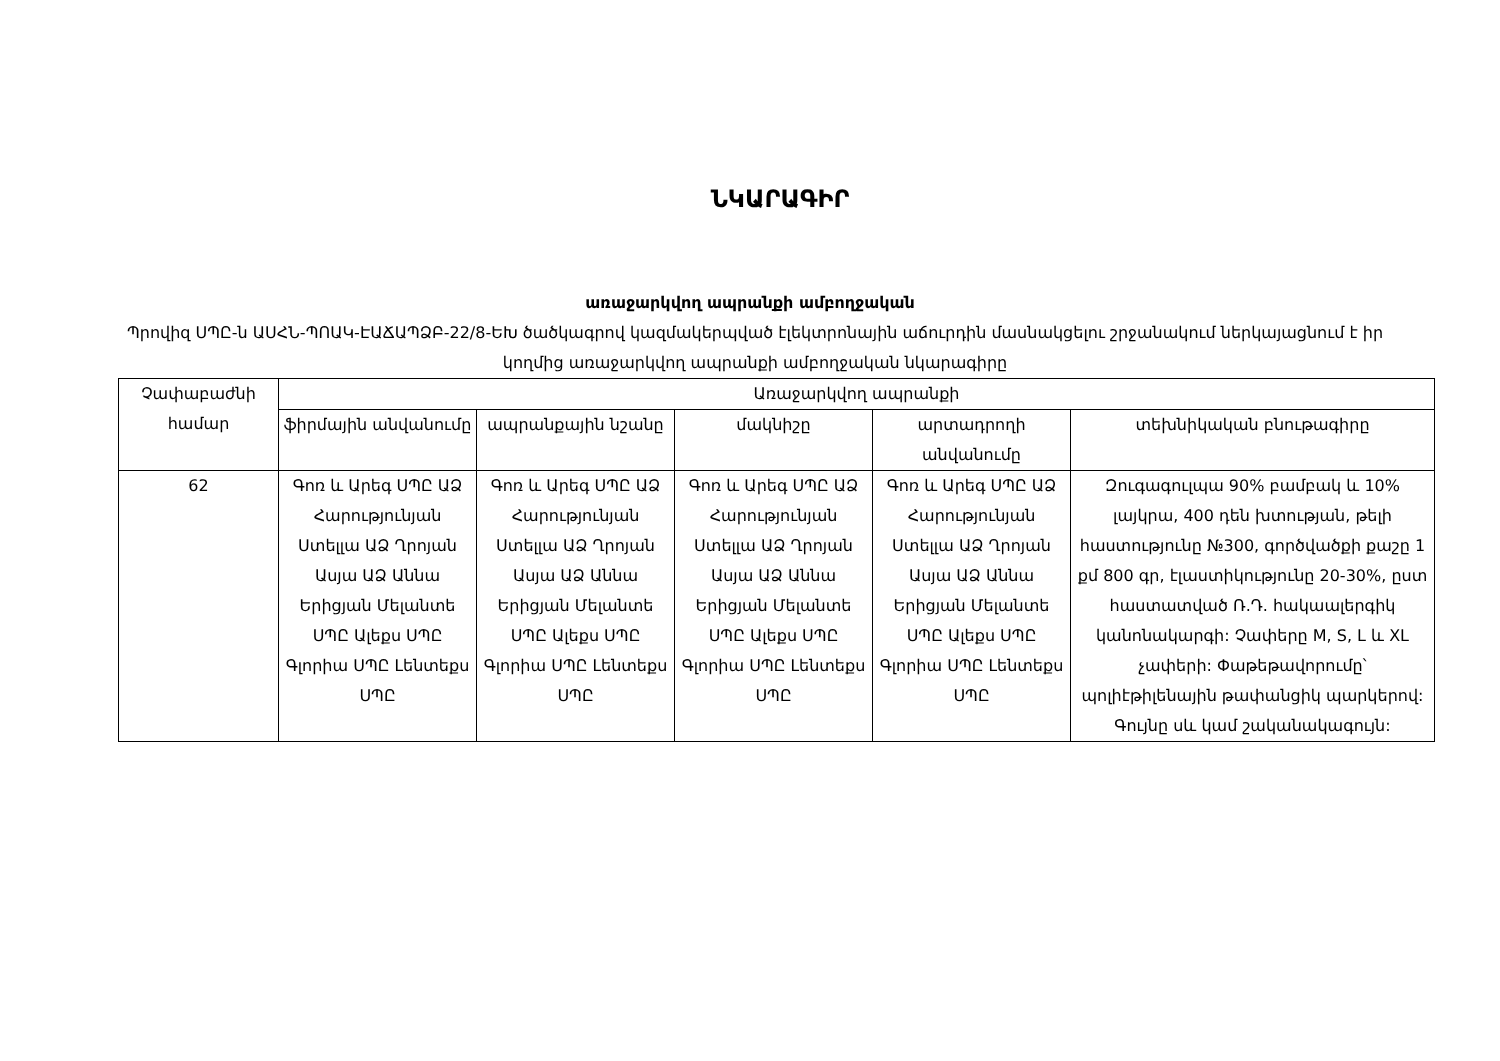ՆԿԱՐԱԳԻՐ
առաջարկվող ապրանքի ամբողջական
Պրովիզ ՍՊԸ-ն ԱՍՀՆ-ՊՈԱԿ-ԷԱՃԱՊՁԲ-22/8-ԵԽ ծածկագրով կազմակերպված էլեկտրոնային աճուրդին մասնակցելու շրջանակում ներկայացնում է իր կողմից առաջարկվող ապրանքի ամբողջական նկարագիրը
| Չափաբաժնի համար | Առաջարկվող ապրանքի | | | | |
| --- | --- | --- | --- | --- | --- |
| | ֆիրմային անվանումը | ապրանքային նշանը | մակնիշը | արտադրողի անվանումը | տեխնիկական բնութագիրը |
| 62 | Գոռ և Արեգ ՍՊԸ ԱՁ Հարությունյան Ստելլա ԱՁ Ղրոյան Ասյա ԱՁ Աննա Երիցյան Մելանտե ՍՊԸ Ալեքս ՍՊԸ Գլորիա ՍՊԸ Լենտեքս ՍՊԸ | Գոռ և Արեգ ՍՊԸ ԱՁ Հարությունյան Ստելլա ԱՁ Ղրոյան Ասյա ԱՁ Աննա Երիցյան Մելանտե ՍՊԸ Ալեքս ՍՊԸ Գլորիա ՍՊԸ Լենտեքս ՍՊԸ | Գոռ և Արեգ ՍՊԸ ԱՁ Հարությունյան Ստելլա ԱՁ Ղրոյան Ասյա ԱՁ Աննա Երիցյան Մելանտե ՍՊԸ Ալեքս ՍՊԸ Գլորիա ՍՊԸ Լենտեքս ՍՊԸ | Գոռ և Արեգ ՍՊԸ ԱՁ Հարությունյան Ստելլա ԱՁ Ղրոյան Ասյա ԱՁ Աննա Երիցյան Մելանտե ՍՊԸ Ալեքս ՍՊԸ Գլորիա ՍՊԸ Լենտեքս ՍՊԸ | Զուգագուլպա 90% բամբակ և 10% լայկրա, 400 դեն խտության, թելի հաստությունը №300, գործվածքի քաշը 1 քմ 800 գր, էլաստիկությունը 20-30%, ըստ հաստատված Ռ.Դ. հակաալերգիկ կանոնակարգի: Չափերը M, S, L և XL չափերի: Փաթեթավորումը՝ պոլիէթիլենային թափանցիկ պարկերով: Գույնը սև կամ շականակագույն: |